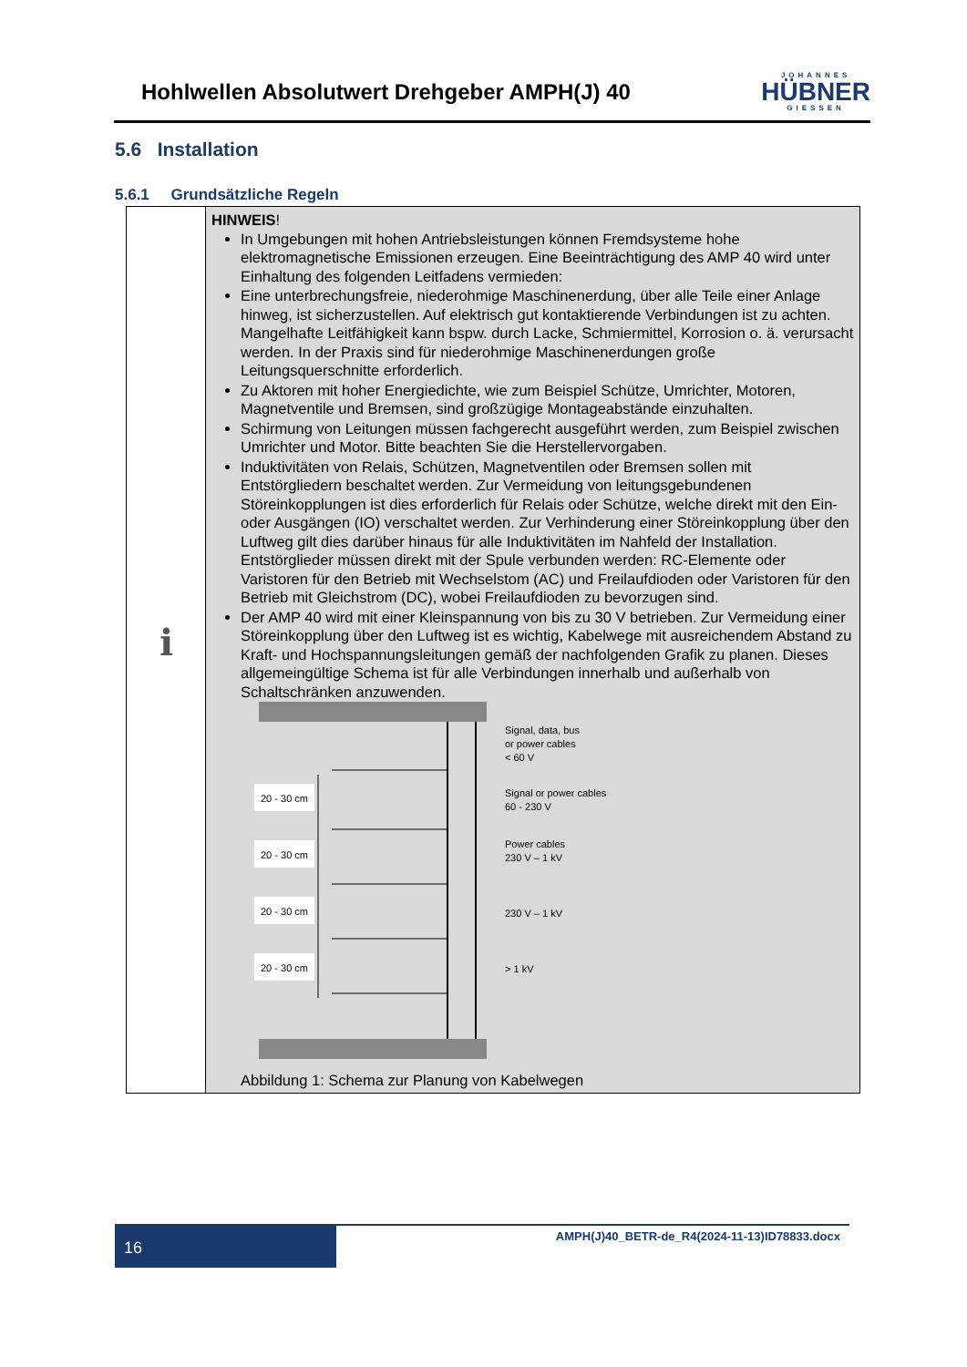Hohlwellen Absolutwert Drehgeber AMPH(J) 40
JOHANNES
HÜBNER
GIESSEN
5.6 Installation
5.6.1 Grundsätzliche Regeln
| ℹ | HINWEIS ! In Umgebungen mit hohen Antriebsleistungen können Fremdsysteme hohe elektromagnetische Emissionen erzeugen. Eine Beeinträchtigung des AMP 40 wird unter Einhaltung des folgenden Leitfadens vermieden: Eine unterbrechungsfreie, niederohmige Maschinenerdung, über alle Teile einer Anlage hinweg, ist sicherzustellen. Auf elektrisch gut kontaktierende Verbindungen ist zu achten. Mangelhafte Leitfähigkeit kann bspw. durch Lacke, Schmiermittel, Korrosion o. ä. verursacht werden. In der Praxis sind für niederohmige Maschinenerdungen große Leitungsquerschnitte erforderlich. Zu Aktoren mit hoher Energiedichte, wie zum Beispiel Schütze, Umrichter, Motoren, Magnetventile und Bremsen, sind großzügige Montageabstände einzuhalten. Schirmung von Leitungen müssen fachgerecht ausgeführt werden, zum Beispiel zwischen Umrichter und Motor. Bitte beachten Sie die Herstellervorgaben. Induktivitäten von Relais, Schützen, Magnetventilen oder Bremsen sollen mit Entstörgliedern beschaltet werden. Zur Vermeidung von leitungsgebundenen Störeinkopplungen ist dies erforderlich für Relais oder Schütze, welche direkt mit den Ein- oder Ausgängen (IO) verschaltet werden. Zur Verhinderung einer Störeinkopplung über den Luftweg gilt dies darüber hinaus für alle Induktivitäten im Nahfeld der Installation. Entstörglieder müssen direkt mit der Spule verbunden werden: RC-Elemente oder Varistoren für den Betrieb mit Wechselstom (AC) und Freilaufdioden oder Varistoren für den Betrieb mit Gleichstrom (DC), wobei Freilaufdioden zu bevorzugen sind. Der AMP 40 wird mit einer Kleinspannung von bis zu 30 V betrieben. Zur Vermeidung einer Störeinkopplung über den Luftweg ist es wichtig, Kabelwege mit ausreichendem Abstand zu Kraft- und Hochspannungsleitungen gemäß der nachfolgenden Grafik zu planen. Dieses allgemeingültige Schema ist für alle Verbindungen innerhalb und außerhalb von Schaltschränken anzuwenden. Signal, data, bus or power cables < 60 V Signal or power cables 60 - 230 V Power cables 230 V – 1 kV 230 V – 1 kV > 1 kV 20 - 30 cm 20 - 30 cm 20 - 30 cm 20 - 30 cm Abbildung 1: Schema zur Planung von Kabelwegen |
16
AMPH(J)40_BETR-de_R4(2024-11-13)ID78833.docx